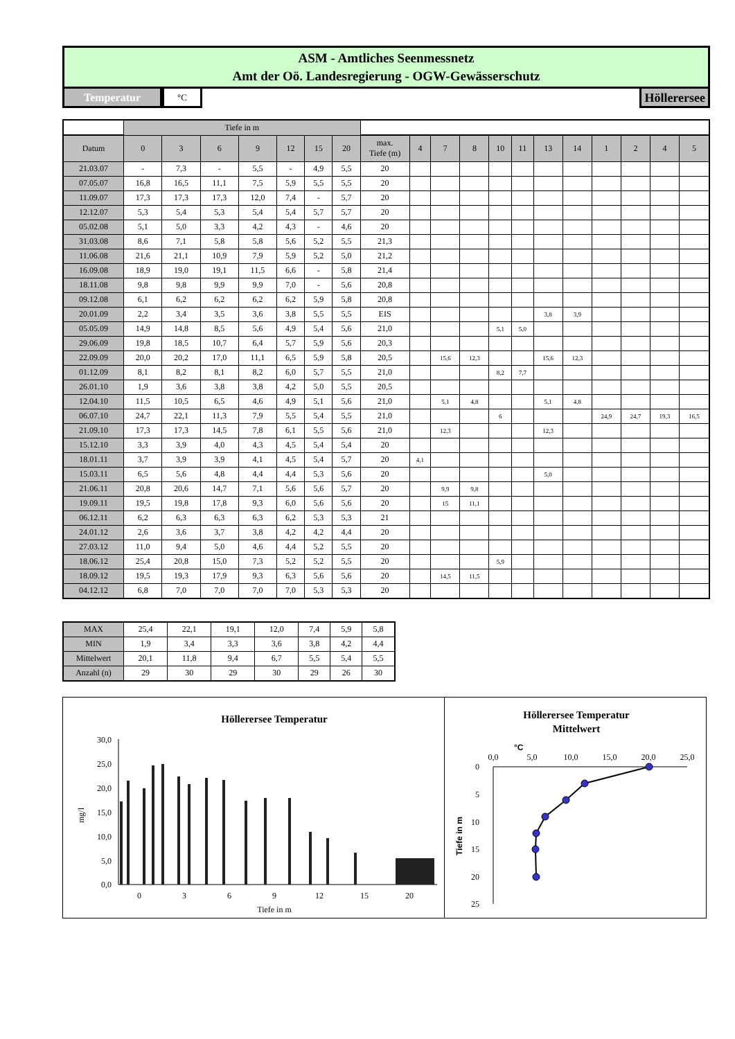ASM - Amtliches Seenmessnetz
Amt der Oö. Landesregierung - OGW-Gewässerschutz
Temperatur
°C
Höllerersee
| | Tiefe in m | | | | | | | | | | | | | | | | | | |
| Datum | 0 | 3 | 6 | 9 | 12 | 15 | 20 | max. Tiefe (m) | 4 | 7 | 8 | 10 | 11 | 13 | 14 | 1 | 2 | 4 | 5 |
| 21.03.07 | - | 7,3 | - | 5,5 | - | 4,9 | 5,5 | 20 | | | | | | | | | | | |
| 07.05.07 | 16,8 | 16,5 | 11,1 | 7,5 | 5,9 | 5,5 | 5,5 | 20 | | | | | | | | | | | |
| 11.09.07 | 17,3 | 17,3 | 17,3 | 12,0 | 7,4 | - | 5,7 | 20 | | | | | | | | | | | |
| 12.12.07 | 5,3 | 5,4 | 5,3 | 5,4 | 5,4 | 5,7 | 5,7 | 20 | | | | | | | | | | | |
| 05.02.08 | 5,1 | 5,0 | 3,3 | 4,2 | 4,3 | - | 4,6 | 20 | | | | | | | | | | | |
| 31.03.08 | 8,6 | 7,1 | 5,8 | 5,8 | 5,6 | 5,2 | 5,5 | 21,3 | | | | | | | | | | | |
| 11.06.08 | 21,6 | 21,1 | 10,9 | 7,9 | 5,9 | 5,2 | 5,0 | 21,2 | | | | | | | | | | | |
| 16.09.08 | 18,9 | 19,0 | 19,1 | 11,5 | 6,6 | - | 5,8 | 21,4 | | | | | | | | | | | |
| 18.11.08 | 9,8 | 9,8 | 9,9 | 9,9 | 7,0 | - | 5,6 | 20,8 | | | | | | | | | | | |
| 09.12.08 | 6,1 | 6,2 | 6,2 | 6,2 | 6,2 | 5,9 | 5,8 | 20,8 | | | | | | | | | | | |
| 20.01.09 | 2,2 | 3,4 | 3,5 | 3,6 | 3,8 | 5,5 | 5,5 | EIS | | | | | | 3,8 | 3,9 | | | | |
| 05.05.09 | 14,9 | 14,8 | 8,5 | 5,6 | 4,9 | 5,4 | 5,6 | 21,0 | | | | 5,1 | 5,0 | | | | | | |
| 29.06.09 | 19,8 | 18,5 | 10,7 | 6,4 | 5,7 | 5,9 | 5,6 | 20,3 | | | | | | | | | | | |
| 22.09.09 | 20,0 | 20,2 | 17,0 | 11,1 | 6,5 | 5,9 | 5,8 | 20,5 | | 15,6 | 12,3 | | | 15,6 | 12,3 | | | | |
| 01.12.09 | 8,1 | 8,2 | 8,1 | 8,2 | 6,0 | 5,7 | 5,5 | 21,0 | | | | 8,2 | 7,7 | | | | | | |
| 26.01.10 | 1,9 | 3,6 | 3,8 | 3,8 | 4,2 | 5,0 | 5,5 | 20,5 | | | | | | | | | | | |
| 12.04.10 | 11,5 | 10,5 | 6,5 | 4,6 | 4,9 | 5,1 | 5,6 | 21,0 | | 5,1 | 4,8 | | | 5,1 | 4,8 | | | | |
| 06.07.10 | 24,7 | 22,1 | 11,3 | 7,9 | 5,5 | 5,4 | 5,5 | 21,0 | | | | 6 | | | | 24,9 | 24,7 | 19,3 | 16,5 |
| 21.09.10 | 17,3 | 17,3 | 14,5 | 7,8 | 6,1 | 5,5 | 5,6 | 21,0 | | 12,3 | | | | 12,3 | | | | | |
| 15.12.10 | 3,3 | 3,9 | 4,0 | 4,3 | 4,5 | 5,4 | 5,4 | 20 | | | | | | | | | | | |
| 18.01.11 | 3,7 | 3,9 | 3,9 | 4,1 | 4,5 | 5,4 | 5,7 | 20 | 4,1 | | | | | | | | | | |
| 15.03.11 | 6,5 | 5,6 | 4,8 | 4,4 | 4,4 | 5,3 | 5,6 | 20 | | | | | | 5,0 | | | | | |
| 21.06.11 | 20,8 | 20,6 | 14,7 | 7,1 | 5,6 | 5,6 | 5,7 | 20 | | 9,9 | 9,8 | | | | | | | | |
| 19.09.11 | 19,5 | 19,8 | 17,8 | 9,3 | 6,0 | 5,6 | 5,6 | 20 | | 15 | 11,1 | | | | | | | | |
| 06.12.11 | 6,2 | 6,3 | 6,3 | 6,3 | 6,2 | 5,3 | 5,3 | 21 | | | | | | | | | | | |
| 24.01.12 | 2,6 | 3,6 | 3,7 | 3,8 | 4,2 | 4,2 | 4,4 | 20 | | | | | | | | | | | |
| 27.03.12 | 11,0 | 9,4 | 5,0 | 4,6 | 4,4 | 5,2 | 5,5 | 20 | | | | | | | | | | | |
| 18.06.12 | 25,4 | 20,8 | 15,0 | 7,3 | 5,2 | 5,2 | 5,5 | 20 | | | | 5,9 | | | | | | | |
| 18.09.12 | 19,5 | 19,3 | 17,9 | 9,3 | 6,3 | 5,6 | 5,6 | 20 | | 14,5 | 11,5 | | | | | | | | |
| 04.12.12 | 6,8 | 7,0 | 7,0 | 7,0 | 7,0 | 5,3 | 5,3 | 20 | | | | | | | | | | | |
| MAX | 25,4 | 22,1 | 19,1 | 12,0 | 7,4 | 5,9 | 5,8 |
| MIN | 1,9 | 3,4 | 3,3 | 3,6 | 3,8 | 4,2 | 4,4 |
| Mittelwert | 20,1 | 11,8 | 9,4 | 6,7 | 5,5 | 5,4 | 5,5 |
| Anzahl (n) | 29 | 30 | 29 | 30 | 29 | 26 | 30 |
Höllerersee Temperatur
30,0
25,0
20,0
15,0
10,0
5,0
0,0
0
3
6
9
12
15
20
Tiefe in m
mg/l
Höllerersee Temperatur
Mittelwert
°C
0,0
5,0
10,0
15,0
20,0
25,0
0
5
10
15
20
25
Tiefe in m